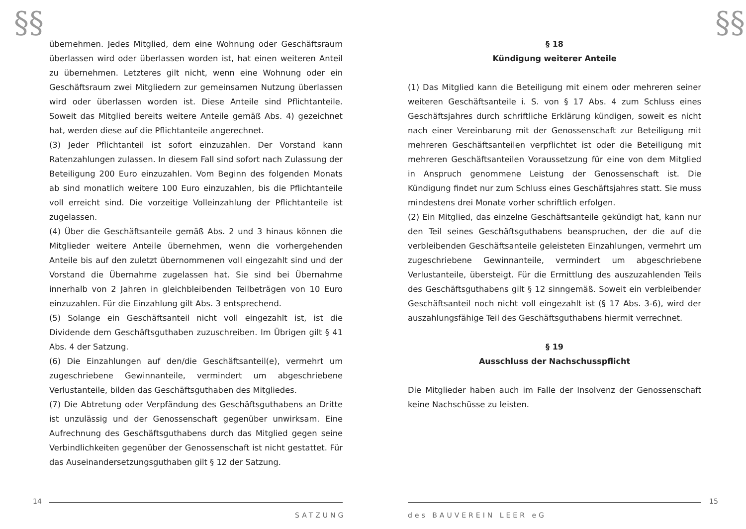§§
übernehmen. Jedes Mitglied, dem eine Wohnung oder Geschäftsraum überlassen wird oder überlassen worden ist, hat einen weiteren Anteil zu übernehmen. Letzteres gilt nicht, wenn eine Wohnung oder ein Geschäftsraum zwei Mitgliedern zur gemeinsamen Nutzung überlassen wird oder überlassen worden ist. Diese Anteile sind Pflichtanteile. Soweit das Mitglied bereits weitere Anteile gemäß Abs. 4) gezeichnet hat, werden diese auf die Pflichtanteile angerechnet.
(3) Jeder Pflichtanteil ist sofort einzuzahlen. Der Vorstand kann Ratenzahlungen zulassen. In diesem Fall sind sofort nach Zulassung der Beteiligung 200 Euro einzuzahlen. Vom Beginn des folgenden Monats ab sind monatlich weitere 100 Euro einzuzahlen, bis die Pflichtanteile voll erreicht sind. Die vorzeitige Volleinzahlung der Pflichtanteile ist zugelassen.
(4) Über die Geschäftsanteile gemäß Abs. 2 und 3 hinaus können die Mitglieder weitere Anteile übernehmen, wenn die vorhergehenden Anteile bis auf den zuletzt übernommenen voll eingezahlt sind und der Vorstand die Übernahme zugelassen hat. Sie sind bei Übernahme innerhalb von 2 Jahren in gleichbleibenden Teilbeträgen von 10 Euro einzuzahlen. Für die Einzahlung gilt Abs. 3 entsprechend.
(5) Solange ein Geschäftsanteil nicht voll eingezahlt ist, ist die Dividende dem Geschäftsguthaben zuzuschreiben. Im Übrigen gilt § 41 Abs. 4 der Satzung.
(6) Die Einzahlungen auf den/die Geschäftsanteil(e), vermehrt um zugeschriebene Gewinnanteile, vermindert um abgeschriebene Verlustanteile, bilden das Geschäftsguthaben des Mitgliedes.
(7) Die Abtretung oder Verpfändung des Geschäftsguthabens an Dritte ist unzulässig und der Genossenschaft gegenüber unwirksam. Eine Aufrechnung des Geschäftsguthabens durch das Mitglied gegen seine Verbindlichkeiten gegenüber der Genossenschaft ist nicht gestattet. Für das Auseinandersetzungsguthaben gilt § 12 der Satzung.
14
SATZUNG
§§
§ 18
Kündigung weiterer Anteile
(1) Das Mitglied kann die Beteiligung mit einem oder mehreren seiner weiteren Geschäftsanteile i. S. von § 17 Abs. 4 zum Schluss eines Geschäftsjahres durch schriftliche Erklärung kündigen, soweit es nicht nach einer Vereinbarung mit der Genossenschaft zur Beteiligung mit mehreren Geschäftsanteilen verpflichtet ist oder die Beteiligung mit mehreren Geschäftsanteilen Voraussetzung für eine von dem Mitglied in Anspruch genommene Leistung der Genossenschaft ist. Die Kündigung findet nur zum Schluss eines Geschäftsjahres statt. Sie muss mindestens drei Monate vorher schriftlich erfolgen.
(2) Ein Mitglied, das einzelne Geschäftsanteile gekündigt hat, kann nur den Teil seines Geschäftsguthabens beanspruchen, der die auf die verbleibenden Geschäftsanteile geleisteten Einzahlungen, vermehrt um zugeschriebene Gewinnanteile, vermindert um abgeschriebene Verlustanteile, übersteigt. Für die Ermittlung des auszuzahlenden Teils des Geschäftsguthabens gilt § 12 sinngemäß. Soweit ein verbleibender Geschäftsanteil noch nicht voll eingezahlt ist (§ 17 Abs. 3-6), wird der auszahlungsfähige Teil des Geschäftsguthabens hiermit verrechnet.
§ 19
Ausschluss der Nachschusspflicht
Die Mitglieder haben auch im Falle der Insolvenz der Genossenschaft keine Nachschüsse zu leisten.
15
des BAUVEREIN LEER eG